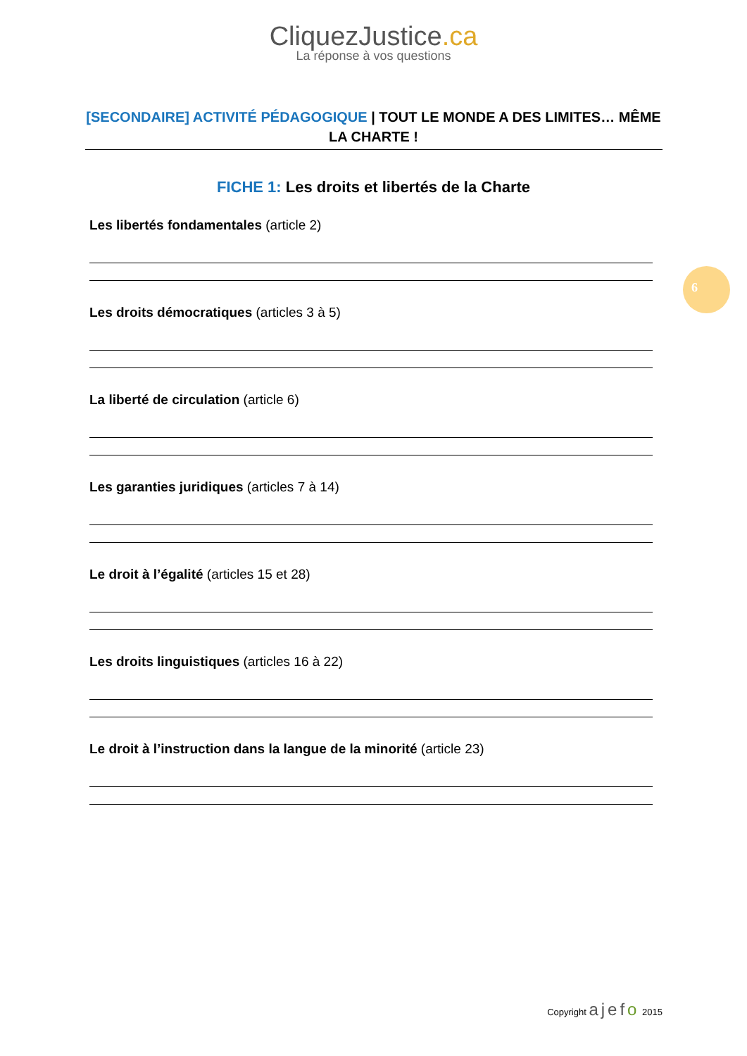CliquezJustice.ca
La réponse à vos questions
[SECONDAIRE] ACTIVITÉ PÉDAGOGIQUE | TOUT LE MONDE A DES LIMITES… MÊME LA CHARTE !
FICHE 1: Les droits et libertés de la Charte
Les libertés fondamentales (article 2)
Les droits démocratiques (articles 3 à 5)
La liberté de circulation (article 6)
Les garanties juridiques (articles 7 à 14)
Le droit à l’égalité (articles 15 et 28)
Les droits linguistiques (articles 16 à 22)
Le droit à l’instruction dans la langue de la minorité (article 23)
6
Copyright ajefo 2015